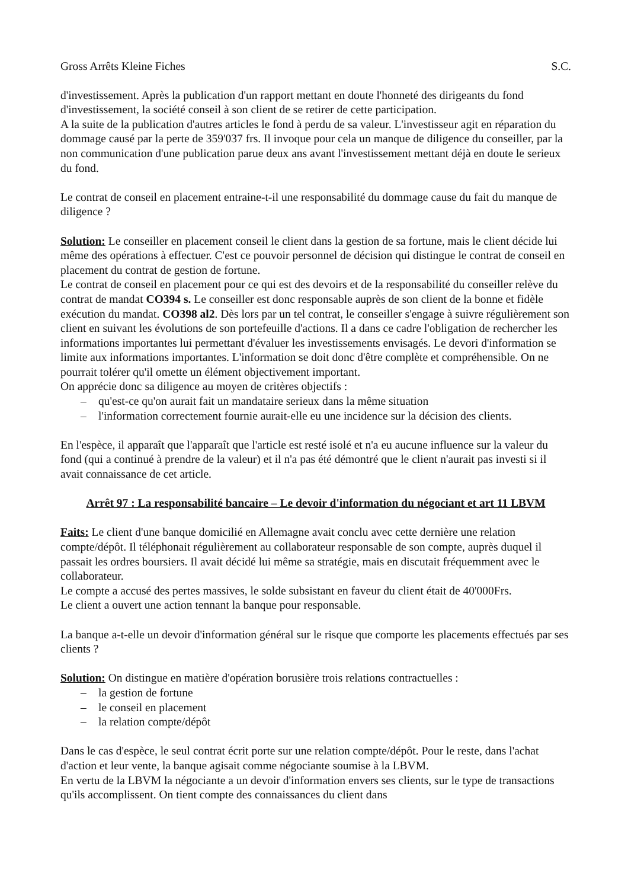Gross Arrêts Kleine Fiches S.C.
d'investissement. Après la publication d'un rapport mettant en doute l'honneté des dirigeants du fond d'investissement, la société conseil à son client de se retirer de cette participation.
A la suite de la publication d'autres articles le fond à perdu de sa valeur. L'investisseur agit en réparation du dommage causé par la perte de 359'037 frs. Il invoque pour cela un manque de diligence du conseiller, par la non communication d'une publication parue deux ans avant l'investissement mettant déjà en doute le serieux du fond.
Le contrat de conseil en placement entraine-t-il une responsabilité du dommage cause du fait du manque de diligence ?
Solution: Le conseiller en placement conseil le client dans la gestion de sa fortune, mais le client décide lui même des opérations à effectuer. C'est ce pouvoir personnel de décision qui distingue le contrat de conseil en placement du contrat de gestion de fortune.
Le contrat de conseil en placement pour ce qui est des devoirs et de la responsabilité du conseiller relève du contrat de mandat CO394 s. Le conseiller est donc responsable auprès de son client de la bonne et fidèle exécution du mandat. CO398 al2. Dès lors par un tel contrat, le conseiller s'engage à suivre régulièrement son client en suivant les évolutions de son portefeuille d'actions. Il a dans ce cadre l'obligation de rechercher les informations importantes lui permettant d'évaluer les investissements envisagés. Le devori d'information se limite aux informations importantes. L'information se doit donc d'être complète et compréhensible. On ne pourrait tolérer qu'il omette un élément objectivement important.
On apprécie donc sa diligence au moyen de critères objectifs :
– qu'est-ce qu'on aurait fait un mandataire serieux dans la même situation
– l'information correctement fournie aurait-elle eu une incidence sur la décision des clients.
En l'espèce, il apparaît que l'apparaît que l'article est resté isolé et n'a eu aucune influence sur la valeur du fond (qui a continué à prendre de la valeur) et il n'a pas été démontré que le client n'aurait pas investi si il avait connaissance de cet article.
Arrêt 97 : La responsabilité bancaire – Le devoir d'information du négociant et art 11 LBVM
Faits: Le client d'une banque domicilié en Allemagne avait conclu avec cette dernière une relation compte/dépôt. Il téléphonait régulièrement au collaborateur responsable de son compte, auprès duquel il passait les ordres boursiers. Il avait décidé lui même sa stratégie, mais en discutait fréquemment avec le collaborateur.
Le compte a accusé des pertes massives, le solde subsistant en faveur du client était de 40'000Frs.
Le client a ouvert une action tennant la banque pour responsable.
La banque a-t-elle un devoir d'information général sur le risque que comporte les placements effectués par ses clients ?
Solution: On distingue en matière d'opération borusière trois relations contractuelles :
– la gestion de fortune
– le conseil en placement
– la relation compte/dépôt
Dans le cas d'espèce, le seul contrat écrit porte sur une relation compte/dépôt. Pour le reste, dans l'achat d'action et leur vente, la banque agisait comme négociante soumise à la LBVM.
En vertu de la LBVM la négociante a un devoir d'information envers ses clients, sur le type de transactions qu'ils accomplissent. On tient compte des connaissances du client dans